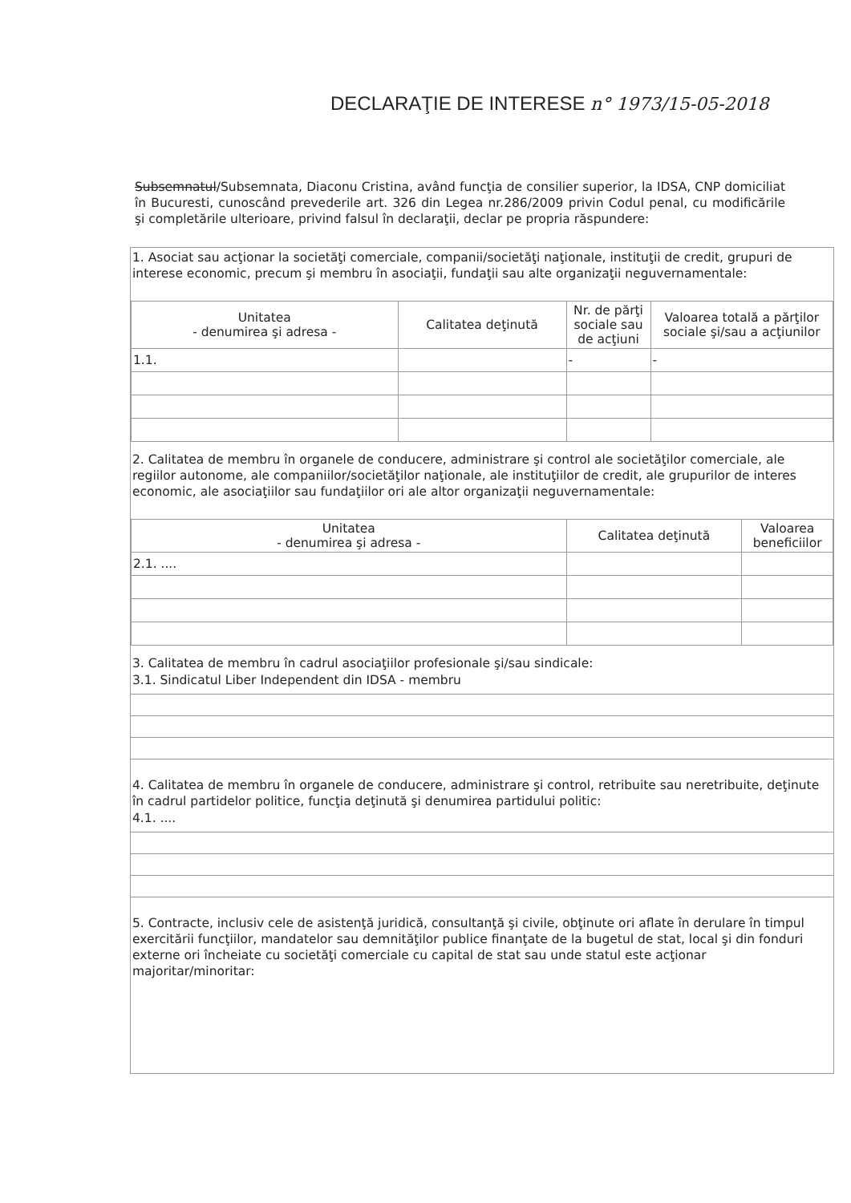DECLARAŢIE DE INTERESE n° 1973/15-05-2018
Subsemnatul/Subsemnata, Diaconu Cristina, având funcţia de consilier superior, la IDSA, CNP domiciliat în Bucuresti, cunoscând prevederile art. 326 din Legea nr.286/2009 privin Codul penal, cu modificările şi completările ulterioare, privind falsul în declaraţii, declar pe propria răspundere:
1. Asociat sau acţionar la societăţi comerciale, companii/societăţi naţionale, instituţii de credit, grupuri de interese economic, precum şi membru în asociaţii, fundaţii sau alte organizaţii neguvernamentale:
| Unitatea - denumirea şi adresa - | Calitatea deţinută | Nr. de părţi sociale sau de acţiuni | Valoarea totală a părţilor sociale şi/sau a acţiunilor |
| --- | --- | --- | --- |
| 1.1. | | - | - |
2. Calitatea de membru în organele de conducere, administrare şi control ale societăţilor comerciale, ale regiilor autonome, ale companiilor/societăţilor naţionale, ale instituţiilor de credit, ale grupurilor de interes economic, ale asociaţiilor sau fundaţiilor ori ale altor organizaţii neguvernamentale:
| Unitatea - denumirea şi adresa - | Calitatea deţinută | Valoarea beneficiilor |
| --- | --- | --- |
| 2.1. .... | | |
3. Calitatea de membru în cadrul asociaţiilor profesionale şi/sau sindicale:
3.1. Sindicatul Liber Independent din IDSA - membru
4. Calitatea de membru în organele de conducere, administrare şi control, retribuite sau neretribuite, deţinute în cadrul partidelor politice, funcţia deţinută şi denumirea partidului politic:
4.1. ....
5. Contracte, inclusiv cele de asistenţă juridică, consultanţă şi civile, obţinute ori aflate în derulare în timpul exercitării funcţiilor, mandatelor sau demnităţilor publice finanţate de la bugetul de stat, local şi din fonduri externe ori încheiate cu societăţi comerciale cu capital de stat sau unde statul este acţionar majoritar/minoritar: